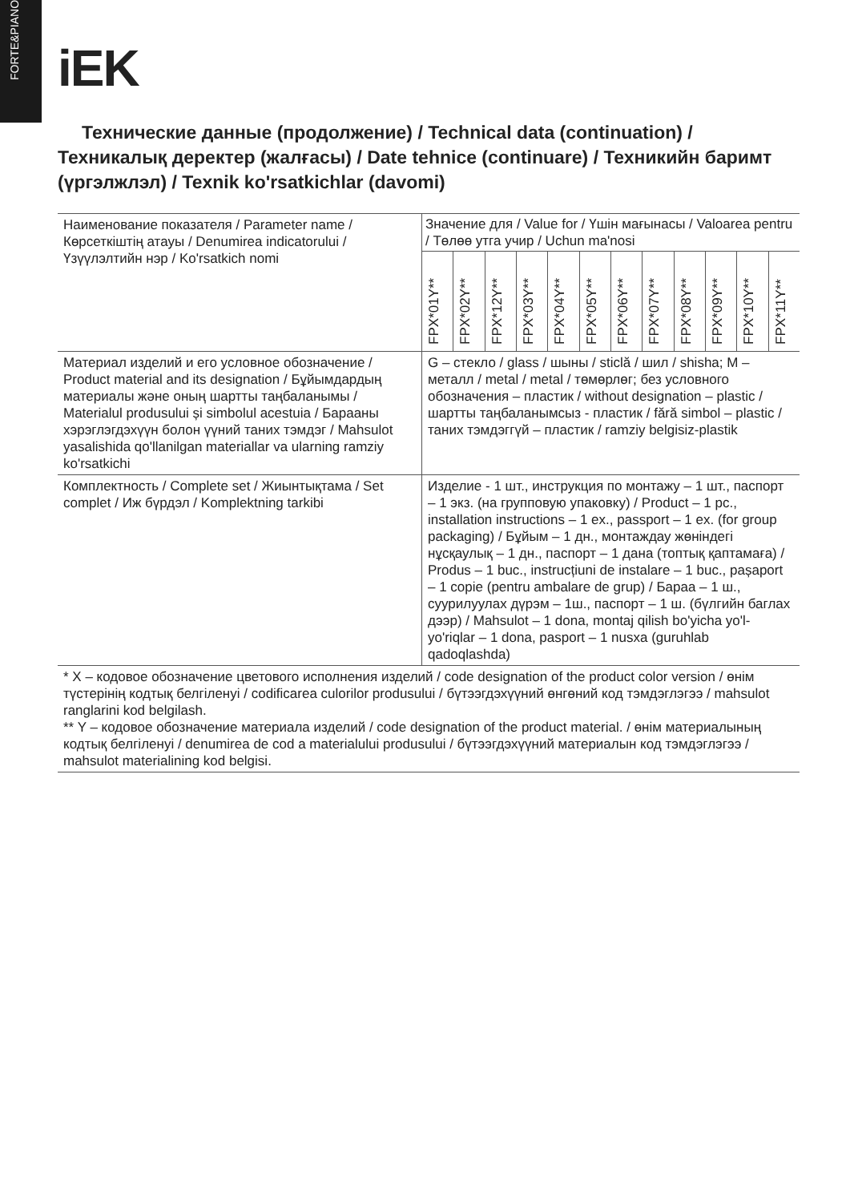FORTE&PIANO
iEK
Технические данные (продолжение) / Technical data (continuation) / Техникалық деректер (жалғасы) / Date tehnice (continuare) / Техникийн баримт (үргэлжлэл) / Texnik ko'rsatkichlar (davomi)
| Наименование показателя / Parameter name / Көрсеткіштің атауы / Denumirea indicatorului / Үзүүлэлтийн нэр / Ko'rsatkich nomi | Значение для / Value for / Үшін мағынасы / Valoarea pentru / Төлөө утга учир / Uchun ma'nosi | | | | | | | | | | | |
| | FPX*01Y** | FPX*02Y** | FPX*12Y** | FPX*03Y** | FPX*04Y** | FPX*05Y** | FPX*06Y** | FPX*07Y** | FPX*08Y** | FPX*09Y** | FPX*10Y** | FPX*11Y** |
| Материал изделий и его условное обозначение / Product material and its designation / Бұйымдардың материалы және оның шартты таңбаланымы / Materialul produsului și simbolul acestuia / Барааны хэрэглэгдэхүүн болон үүний таних тэмдэг / Mahsulot yasalishida qo'llanilgan materiallar va ularning ramziy ko'rsatkichi | G – стекло / glass / шыны / sticlă / шил / shisha; M – металл / metal / metal / төмөрлөг; без условного обозначения – пластик / without designation – plastic / шартты таңбаланымсыз - пластик / fără simbol – plastic / таних тэмдэггүй – пластик / ramziy belgisiz-plastik | | | | | | | | | | | |
| Комплектность / Complete set / Жиынтықтама / Set complet / Иж бүрдэл / Komplektning tarkibi | Изделие - 1 шт., инструкция по монтажу – 1 шт., паспорт – 1 экз. (на групповую упаковку) / Product – 1 pc., installation instructions – 1 ex., passport – 1 ex. (for group packaging) / Бұйым – 1 дн., монтаждау жөніндегі нұсқаулық – 1 дн., паспорт – 1 дана (топтық қаптамаға) / Produs – 1 buc., instrucțiuni de instalare – 1 buc., pașaport – 1 copie (pentru ambalare de grup) / Бараа – 1 ш., суурилуулах дүрэм – 1ш., паспорт – 1 ш. (бүлгийн баглах дээр) / Mahsulot – 1 dona, montaj qilish bo'yicha yo'l-yo'riqlar – 1 dona, pasport – 1 nusxa (guruhlab qadoqlashda) | | | | | | | | | | | |
| * X – кодовое обозначение цветового исполнения изделий / code designation of the product color version / өнім түстерінің кодтық белгіленуі / codificarea culorilor produsului / бүтээгдэхүүний өнгөний код тэмдэглэгээ / mahsulot ranglarini kod belgilash. ** Y – кодовое обозначение материала изделий / code designation of the product material. / өнім материалының кодтық белгіленуі / denumirea de cod a materialului produsului / бүтээгдэхүүний материалын код тэмдэглэгээ / mahsulot materialining kod belgisi. | | | | | | | | | | | | |